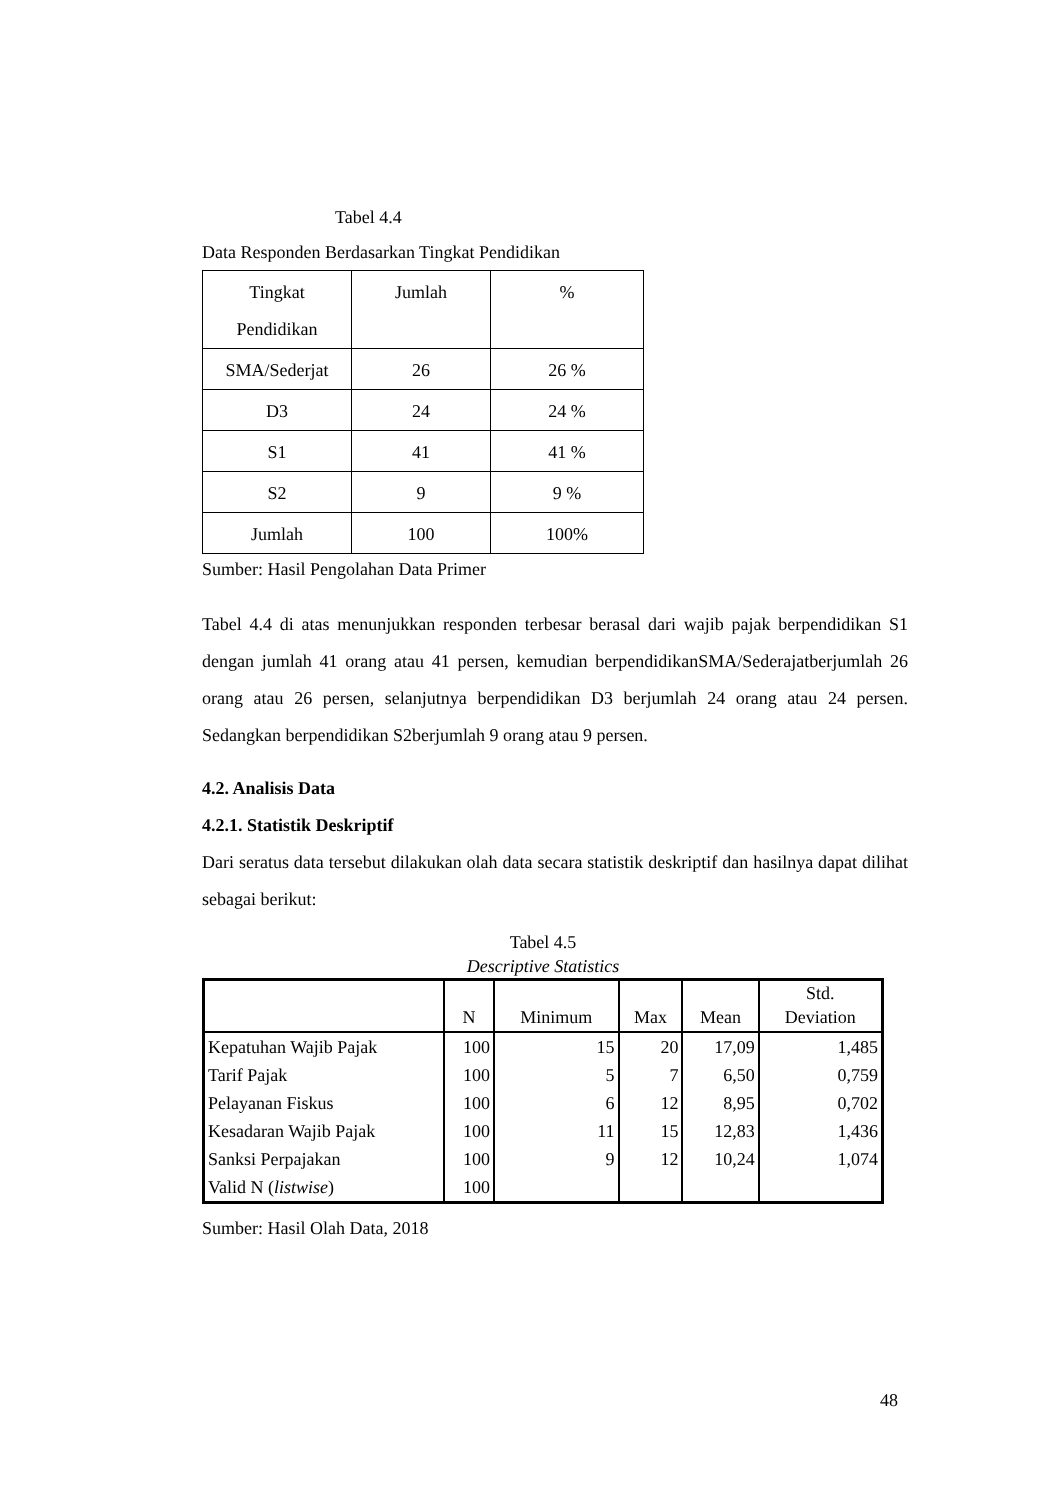Tabel 4.4
Data Responden Berdasarkan Tingkat Pendidikan
| Tingkat Pendidikan | Jumlah | % |
| SMA/Sederjat | 26 | 26 % |
| D3 | 24 | 24 % |
| S1 | 41 | 41 % |
| S2 | 9 | 9 % |
| Jumlah | 100 | 100% |
Sumber: Hasil Pengolahan Data Primer
Tabel 4.4 di atas menunjukkan responden terbesar berasal dari wajib pajak berpendidikan S1 dengan jumlah 41 orang atau 41 persen, kemudian berpendidikanSMA/Sederajatberjumlah 26 orang atau 26 persen, selanjutnya berpendidikan D3 berjumlah 24 orang atau 24 persen. Sedangkan berpendidikan S2berjumlah 9 orang atau 9 persen.
4.2. Analisis Data
4.2.1. Statistik Deskriptif
Dari seratus data tersebut dilakukan olah data secara statistik deskriptif dan hasilnya dapat dilihat sebagai berikut:
Tabel 4.5
Descriptive Statistics
| | N | Minimum | Max | Mean | Std. Deviation |
| --- | --- | --- | --- | --- | --- |
| Kepatuhan Wajib Pajak | 100 | 15 | 20 | 17,09 | 1,485 |
| Tarif Pajak | 100 | 5 | 7 | 6,50 | 0,759 |
| Pelayanan Fiskus | 100 | 6 | 12 | 8,95 | 0,702 |
| Kesadaran Wajib Pajak | 100 | 11 | 15 | 12,83 | 1,436 |
| Sanksi Perpajakan | 100 | 9 | 12 | 10,24 | 1,074 |
| Valid N ( listwise ) | 100 | | | | |
Sumber: Hasil Olah Data, 2018
48